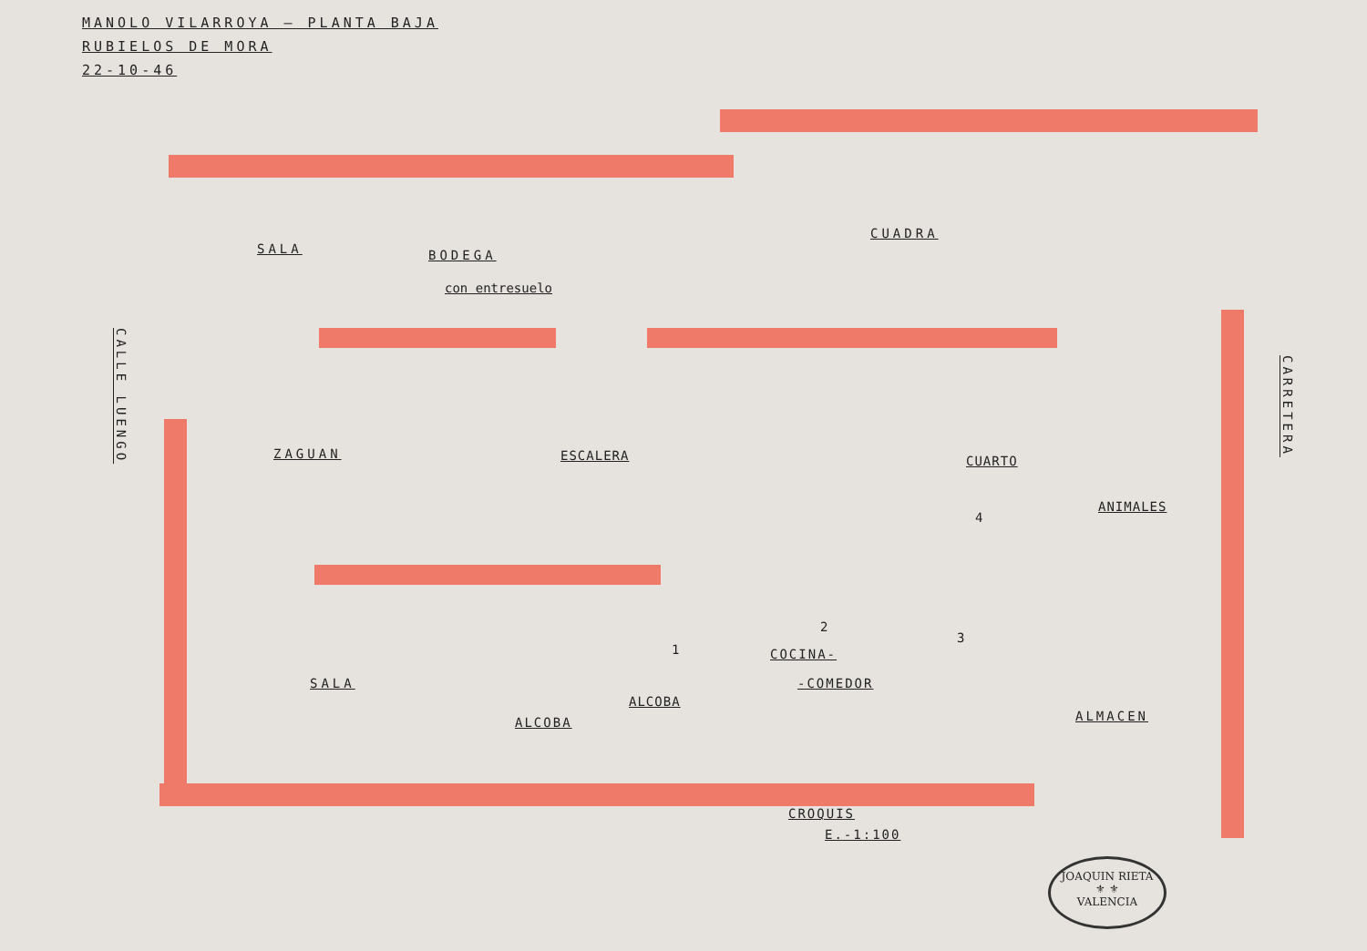MANOLO VILARROYA — PLANTA BAJA
RUBIELOS DE MORA
22-10-46
SALA BODEGA
con entresuelo
CUADRA
ZAGUAN ESCALERA CUARTO
ANIMALES
4
CALLE LUENGO
CARRETERA
SALA
ALCOBA
ALCOBA
1
2
3
COCINA-
-COMEDOR
ALMACEN
CROQUIS
E.-1:100
JOAQUIN RIETA
⚜ ⚜
VALENCIA